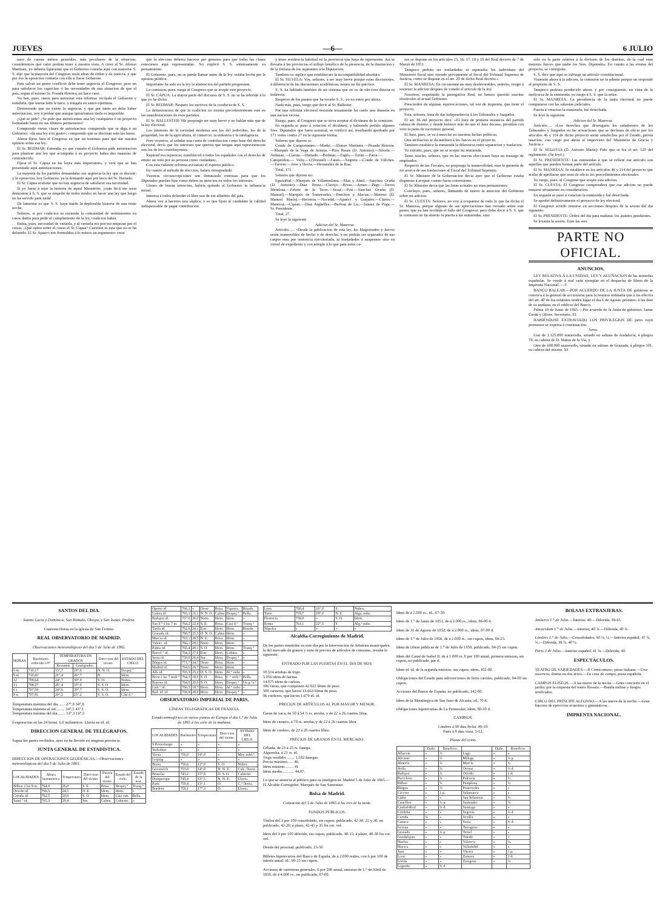JUEVES —6— 6 JULIO
nace de causas ménos generales, más peculiares de la situacion, consideremos qué valor podrán tener á nuestra vista. A creer al Sr. Alonso Martinez, yo deberia figurarme que el Gobierno contaba aquí con mayoría. S. S. dijo que la mayoría del Congreso tenia ideas de órden y de justicia, y que por eso la oposicion contaria con ella si fuese Gobierno.
Para salvar un grave conflicto debe tener urgencia el Congreso; pero no para satisfacer los caprichos ó las necesidades de una situacion de que el país, segun el mismo Sr. Posada Herrera, no hace caso.
No hay, pues, razon para autorizar esta reforma: recójala el Gobierno y estúdiela, que buena falta le hace, y tráigala en sazon oportuna.
Demostrado que no existe la urgencia, y que por tanto no debe haber autorizacion, voy á probar que aunque quisiéramos darla es imposible.
¿Qué se pide? ¿Se pide que autoricemos una ley cualquiera ó un proyecto formulado hasta en sus últimos pormenores?
Comprendo varias clases de autorizacion: comprendo que se diga á un Gobierno: «dá una ley á tu gusto»; comprendo que se discutan solo las bases.
Ahora fíjese bien el Congreso en que no tenemos para qué dar nuestra opinion sobre esa ley.
El Sr. BEDMAR: Entendía yo que cuando el Gobierno pide autorizacion para plantear una ley que acompaña á su proyecto habia dos maneras de contradecirlo.
Fíjese el Sr. Cápua en las leyes más importantes, y verá que se han presentado aquí autorizaciones.
La mayoría de los partidos demandaba con urgencia la ley que se discute; y la oposicion, hoy Gobierno, ya la demandó aquí por boca del Sr. Hurtado.
El Sr. Cápua sostiene que no hay urgencia de satisfacer esa necesidad.
Si yo fuese á tejer la historia de aquel Ministerio, ¡cuán fácil me seria demostrar á S. S. que se empeñó de todos modos en hacer una ley que luego no ha servido para nada!
De lamentar es que S. S. haya traido la deplorable historia de una triste noche.
Señores, si por coalicion se entiende la comunidad de sentimientos en casos dados para pedir el cumplimiento de la ley, coalicion habia.
Habia, pues, necesidad de variarla, y al variarla era preciso empezar por el censo. ¿Qué opina sobre el censo el Sr. Cápua? Cuestion es esta que no se ha debatido. El Sr. Aparici nos formulaba á lo ménos un argumento: creia
que la eleccion deberia hacerse por gremios para que todas las clases estuviesen aquí representadas. No explicó S. S. extensamente su pensamiento.
El Gobierno, pues, no se puede llamar autor de la ley: estaba hecha por la opinion pública.
Importante ha sido en la ley la abstencion del partido progresista.
La comision, pues, ruega al Congreso que se acepte este proyecto.
El Sr. CÁPUA: La mayor parte del discurso de S. S. no se ha referido á lo que yo he dicho.
El Sr. BEDMAR: Respeto los motivos de la conducta de S. S.
La demostracion de que la coalicion no existia precedentemente está en las manifestaciones de esos partidos.
El Sr. BALLESTER: Me propongo ser muy breve y no hablar más que de la ley electoral.
Los intereses de la sociedad moderna son los del individuo, los de la propiedad, los de la agricultura, el comercio, la industria y la inteligencia.
Pero vosotros, al señalar una cuota de contribucion como base del derecho electoral, decís que los intereses que quereis que tengan aquí representacion son los de los contribuyentes.
Reparad esa injusticia; ennobleced á todos los españoles con el derecho de emitir un voto por su persona como ciudadano.
Con esta valiente reforma avivariais el espíritu público.
En cuanto al método de eleccion, habeis retrogradado.
Vuestras circunscripciones son demasiado extensas para que los Diputados puedan fijar como deben su atencion en todos los intereses.
Llenos de buena intencion, habeis quitado al Gobierno la influencia moral.
Interesa á todos defender el libre uso de ese albedrío del país.
Ahora voy á haceros una súplica, y es que fijeis al candidato la calidad indispensable de pagar contribucion
y tener residencia habitual en la provincia que haya de representar. Así se llevaria á las provincias el influjo benéfico de la presencia, de la ilustracion y de la fortuna de los aspirantes á la Diputacion.
Tambien os suplico que establezcais la incompatibilidad absoluta.
El Sr. SILVELA: Voy, señores, á ser muy breve porque estas discusiones, á diferencia de las discusiones académicas, tienen un fin práctico.
S. S. ha hablado tambien de un sistema que no es de eleccion directa ni indirecta.
Respecto de los puntos que ha tocado S. S., yo no entro por ahora.
Nada más, pues, tengo que decir al Sr. Ballester.
Por una reforma electoral resistida tenazmente ha caido una dinastía en una nacion vecina.
Ruego, pues, al Congreso que se sirva aceptar el dictámen de la comision.
En seguida se puso á votacion el dictámen; y habiendo pedido algunos Sres. Diputados que fuera nominal, se verificó así, resultando aprobado por 171 votos contra 27 en la siguiente forma:
Señores que dijeron sí:
Conde de Campomanes.—Modet.—Alonso Martinez.—Posada Herrera.—Marqués de la Vega de Armijo.—Rios Rosas (D. Antonio).—Silvela.—Ardanaz.—Cuesta.—Hurtado.—Bedmar.—Fagés.—Torán.—Parra.—Camprodon.— Vehy.—O'Donnell.—Fanés.—Negrete.—Conde de Villches.—Terrero.—Jove y Hevia.—Hernandez de la Rua.
Total, 171.
Señores que dijeron no:
Eguizábal.—Marqués de Villamediana.—Mas y Abad.—Sanchez Ocaña (D. Antonio).—Diaz Perez.—Clavijo.—Rivas.—Arnao.—Page.—Torres Mendoza.—Febrer de la Torre.—Sessé.—Prat.—Sanchez Ocaña (D. Manuel).—Marqués de Someruelos.—Panchon y Macias.—Moreno (D. Manuel María).—Herreros.—Nocedal.—Aparici y Guijarro.—Claros.—Manresa.—Cipian.—Diaz Argüelles.—Bertran de Lis.—Suarez de Puga.—Sr. Presidente.
Total, 27.
Se leyó la siguiente
Adicion del Sr. Manresa.
Artículo...... «Desde la publicacion de esta ley, los Magistrados y Jueces serán inamovibles de hecho y de derecho, y no podrán ser separados de sus cargos sino por sentencia ejecutoriada, ni trasladados ó suspensos sino en virtud de expediente y con arreglo á lo que para estos ca-
sos se dispone en los artículos 15, 16, 17, 18 y 19 del Real decreto de 7 de Marzo de 1851.
Tampoco podrán ser trasladados ni separados los individuos del Ministerio fiscal sino oyendo préviamente al fiscal del Tribunal Supremo de Justicia, como se dispone en el art. 20 de dicho Real decreto.»
El Sr. MANRESA: En circunstancias muy desfavorables, señores, vengo á sostener la adicion despues de votado el artículo de la ley.
Nosotros, respetando la prerogativa Real, no hemos querido suscitar obstáculos al actual Gobierno.
Prescindiré de algunas equivocaciones, tal vez de imprenta, que tiene el proyecto.
Esta, señores, trata de dar independencia á los Tribunales y Juzgados.
El art. 86 del proyecto dice: «El Juez de primera instancia del partido cabeza de distrito, y donde hubiere más de uno el Juez decano, presidirá con voto la junta de escrutinio general.
El Juez, pues, se va á mezclar en nuestras luchas políticas.
Otra atribucion se da tambien á los Jueces en el proyecto.
Tambien establece la enmienda la diferencia entre separacion y traslacion.
Yo extraño, pues, que no se acepte mi enmienda.
Temo mucho, señores, que en las nuevas elecciones haya un trasiego de empleados.
Respecto de los Fiscales, no propongo la inamovilidad, sino la garantía de oir acerca de sus traslaciones al Fiscal del Tribunal Supremo.
El Sr. Ministro de la Gobernacion decia ayer que el Gobierno estaba dispuesto á aceptar cuanto fuera conveniente.
El Sr. Ministro decia que las listas actuales no eran permanentes.
Concluyo, pues, señores, llamando de nuevo la atencion del Gobierno sobre mi adicion.
El Sr. CUESTA: Señores, no voy á ocuparme de todo lo que ha dicho el Sr. Manresa, porque algunas de sus apreciaciones han versado sobre este punto, que ya han recibido el fallo del Congreso; pero debo decir á S. S. que la comision no ha abierto la puerta á las enmiendas, sino
solo en la parte relativa á la division de los distritos, de la cual eran mejores Jueces que nádie los Sres. Diputados. En cuanto á las erratas del proyecto, se corregirán.
S. S. dice que aquí se infringe un artículo constitucional.
Viniendo ahora á la adicion, la comision no la admite porque no responde al propósito de S. S.
Tampoco podrian producirlo ahora, y por consiguiente, en vista de la ineficacia de la enmienda, yo ruego á S. S. que la retire.
El Sr. MANRESA: La presidencia de la junta electoral no puede compararse con las subastas judiciales.
Puesta á votacion la enmienda, fué desechada.
Se leyó la siguiente
Adicion del Sr. Manresa.
Artículo..... «Los derechos que devenguen los subalternos de los Tribunales y Juzgados en las actuaciones que se declaran de oficio por los artículos 46 y 114 de dicho proyecto serán satisfechos por el Estado, prévia tasacion, con cargo por ahora al imprevisto del Ministerio de Gracia y Justicia.»
El Sr. SEGOVIA (D. Antonio María): Pido que se lea el art. 120 del reglamento. (Se leyó.)
El Sr. PRESIDENTE: Las enmiendas á que se refiere ese artículo son aquellas que pueden formar parte del artículo.
El Sr. MANRESA: Se establece en los artículos 46 y 114 del proyecto que acaba de aprobarse que sean de oficio los procedimientos electorales.
Yo ruego, pues, al Congreso que acepte esta adicion.
El Sr. CUESTA: El Congreso comprenderá que esa adicion no puede tomarse sériamente en consideracion.
En seguida se puso á votacion la enmienda y fué desechada.
Se aprobó definitivamente el proyecto de ley electoral.
El Congreso acordó reunirse en secciones despues de la sesion del dia siguiente.
El Sr. PRESIDENTE: Órden del dia para mañana: los asuntos pendientes.
Se levanta la sesion. Eran las seis.
PARTE NO OFICIAL.
ANUNCIOS.
LEY RELATIVA Á LA UNIDAD, LEY Y ACUÑACION de las monedas españolas. Se vende á real cada ejemplar en el despacho de libros de la Imprenta Nacional. —3
BANCO BALEAR.—POR ACUERDO DE LA JUNTA DE gobierno se convoca á la general de accionistas para la reunion ordinaria que á los efectos del art. 40 de los estatutos tendrá lugar el dia 6 de Agosto próximo, á las diez de su mañana, en el edificio del Banco.
Palma 10 de Junio de 1865.—Por acuerdo de la Junta de gobierno, Jaime Cerdá y Oliver, Secretario. 91
HABIÉNDOSE EXTRAVIADO LOS PRIVILEGIOS DE juros cuyo pormenor se expresa á continuacion.
Juros.
Uno de 1.125.000 maravedís, situado en salinas de Andalucía, á pliegos 78, en cabeza de D. Mateo de la Via, y
Otro de 680.000 maravedís, situado en salinas de Granada, á pliegos 101, en cabeza del mismo. 93
SANTOS DEL DIA.
Santas Lucía y Domínica; San Rómulo, Obispo, y San Isaías, Profeta.
Cuarenta Horas en la iglesia de San Fermin.
REAL OBSERVATORIO DE MADRID.
Observaciones meteorológicas del dia 5 de Julio de 1865.
| HORAS. | Barómetro reducido á 0° | TEMPERATURA EN GRADOS | | Direccion del viento. | ESTADO DEL CIELO. |
| --- | --- | --- | --- | --- | --- |
| | | Reaumur. | Centígrados. | | |
| 6 m. | 710,17 | 15°,7 | 19°,6 | N. N. O. | Despej.° |
| 9 m. | 710,43 | 21°,4 | 26°,7 | N. | Idem. |
| 12 | 709,64 | 24°,7 | 30°,9 | S. O. | Nubes. |
| 3 t. | 708,27 | 26°,4 | 33°,0 | S. S. O. | Idem. |
| 6 t. | 707,58 | 24°,6 | 30°,7 | S. S. O. | Idem. |
| 9 n. | 707,91 | 20°,2 | 25°,2 | S. S. O. | Cási d.° |
Temperatura máxima del dia....... 27°,8 34°,8
Temperatura máxima al sol......... 34°,5 43°,1
Temperatura mínima del dia........ 13°,3 16°,5
Evaporacion en las 24 horas. 6,8 milímetros. Lluvia en id. id.
DIRECCION GENERAL DE TELÉGRAFOS.
Segun los partes recibidos, ayer no ha llovido en ninguna provincia.
JUNTA GENERAL DE ESTADÍSTICA.
DIRECCION DE OPERACIONES GEODÉSICAS.—Observaciones meteorológicas del dia 5 de Julio de 1865.
| LOCALIDADES. | Altura barométrica | Temperatura | Direccion del viento. | Fuerza del viento. | Estado del cielo. | Estado de la mar. |
| --- | --- | --- | --- | --- | --- | --- |
| Bilbao á las 9 m. | 764,0 | 26,0 | S. E. | Brisa. | Despej.° | Tranq.° |
| Oviedo id. | 766,5 | 24,5 | N. E. | Idem. | Idem. | » |
| Coruña id. | 762,5 | 20,9 | S. O. | Idem. | Cási cub. | Bella. |
| Santi.° id. | 765,3 | 20,4 | Sur. | Calma | Cubierto. | » |
| Oporto id. | 766,1 | » | Oeste. | Brisa. | Vapores. | Rizada. |
| Lisboa id. | 765,1 | 21,1 | N. N. O. | Calma | Despej.° | Bella. |
| Badajoz id. | 757,0 | 30,0 | Norte. | Idem. | Idem. | » |
| San F.° á las 7 m. | 764,2 | 22,4 | S. E. | Brisa. | Cási d.° | Tranq.° |
| Tarifa id. | 762,6 | 24,1 | Este. | Idem. | Idem. | Rizada. |
| Granada id. | 766,7 | 25,5 | O. N. O. | Calma | Idem. | » |
| Murcia id. | 763,1 | 28,5 | N. E. | Brisa. | Idem. | » |
| Valenc. id. | 766,1 | 29,2 | Norte. | Idem. | Idem. | » |
| Palma id. | 765,4 | 28,1 | S. O. | Idem. | Idem. | Tranq.° |
| Barcel.° id. | 764,3 | 27,0 | Este. | Idem. | Calima. | » |
| Soria id. | 759,8 | 26,4 | Sur. | Idem. | Despej.° | » |
| Búrgos id. | 771,7 | 24,7 | Oeste. | Brisa. | Idem. | » |
| Madrid id. | 764,6 | 26,7 | Norte. | Idem. | Idem. | » |
| Alb. id. | 765,3 | 25,2 | O. S. O. | Idem. | Al.° nube | » |
| Brest á las 7 mañ.° | 764,3 | 18,0 | S. O. | Brisa. | C.° nieb.° | Bella. |
| Bayona id. | 764,0 | 20,0 | S. O. | Idem. | Despej.° | Un p.°a.° |
| Lisb.° id. | 766,5 | 18,7 | Idem. | Idem. | Al.° nube | » |
| Bad. id. id. | 758,9 | 29,0 | Idem. | Idem. | Despej.° | » |
OBSERVATORIO IMPERIAL DE PARIS.
LÍNEAS TELEGRÁFICAS DE FRANCIA.
Estado atmosférico en varios puntos de Europa el dia 1.° de Julio de 1865 á las siete de la mañana.
| LOCALIDADES. | Barómetro | Temperatura | Direccion del viento. | ESTADO DEL CIELO. |
| --- | --- | --- | --- | --- |
| S.Petersburgo. | » | » | » | » |
| Stokolmo | » | » | » | » |
| Viena | 756,0 | 14°,0 | » | Muy nubl.° |
| Leipzig | » | » | » | » |
| Berna | 756,6 | 12°,0 | S. O. | Nubes. |
| Greenwich | 753,0 | 14°,0 | N. N. E. | Cub., lluvia. |
| Bruselas | 743,2 | 15°,8 | O. S. O. | Cubierto. |
| Dunquerque | 745,4 | 13°,5 | N. N. E. | Lluvia. |
| Paris | 750,4 | 13°,1 | O. | C.° lluvia. |
| Burdeos | 756,1 | 17°,3 | O. | Lluvia. |
| Lyon | 760,4 | 16°,0 | S. | Nubes. |
| Turin | 755,7 | 19°,0 | N. E. | Algs. nubs. |
| Florencia | 758,0 | » | S. O. | Idem. |
| Roma | 761,1 | 22°,5 | S. | Alg.° nube. |
| Nápoles | » | » | » | » |
Alcaldía-Corregimiento de Madrid.
De los partes remitidos en este dia por la Intervencion de Arbitrios municipales, la del mercado de granos y nota de precios de artículos de consumo, resulta lo siguiente:
ENTRADO POR LAS PUERTAS EN EL DIA DE HOY.
10.314 arrobas de trigo.
5.056 idem de harina.
14.875 idem de carbon.
106 vacas, que componen 42.922 libras de peso.
508 carneros, que hacen 13.663 libras de peso.
96 corderos, que hacen 1.679 id. id.
PRECIOS DE ARTÍCULOS AL POR MAYOR Y MENOR.
Carne de vaca, de 50 á 54 ½ rs. arroba, y de 22 á 26 cuartos libra.
Idem de carnero, á 70 rs. arroba, y de 22 á 26 cuartos libra.
Idem de cordero, de 22 á 28 cuartos libra.
PRECIOS DE GRANOS EN EL MERCADO.
Cebada, de 23 á 25 rs. fanega.
Algarroba, á 21 rs. id.
Trigo vendido. ....... 1.582 fanegas.
Precio máximo...... 46.
Idem mínimo......... 41
Idem medio............ 44,07.
Lo que se anuncia al público para su inteligencia. Madrid 5 de Julio de 1865.—El Alcalde-Corregidor, Marqués de San Saturnino.
Bolsa de Madrid.
Cotizacion del 5 de Julio de 1865 á las tres de la tarde.
FONDOS PÚBLICOS.
Títulos del 3 por 100 consolidado, sin cupon, publicado, 42-30, 25 y 30; no publicado, 42-20; á plazo, 42-45 y 35 fin cor. vol.
Idem del 3 por 100 diferido, sin cupon, publicado, 40-15; á plazo, 40-30 fin cor. vol.
Deuda del personal, publicado, 23-50.
Billetes hipotecarios del Banco de España, de á 2.000 reales, con 6 por 100 de interés anual, id., 90-25 sin cupon.
Acciones de carreteras generales, 6 por 100 anual, emision de 1.° de Abril de 1850, de á 4.000 rs., no publicado, 87-00.
Idem de á 2.000 rs., id., 87-50.
Idem de 1.° de Junio de 1851, de á 2.000 rs., idem, 86-00 d.
Idem de 31 de Agosto de 1852, de á 2.000 rs., idem, 87-00 d.
Idem de 1.° de Julio de 1856, de á 2.000 rs., sin cupon, idem, 84-25.
Idem de Obras públicas de 1.° de Julio de 1858, publicado, 84-25 sin cupon.
Idem del Canal de Isabel II, de á 1.000 rs. 8 por 100 anual, primera emision, sin cupon, no publicado, par d.
Idem id. id. de la segunda emision, sin cupon, idem, 102-00.
Obligaciones del Estado para subvenciones de ferro-carriles, publicado, 84-00 sin cupon.
Acciones del Banco de España, no publicado, 142-00.
Idem de la Metalúrgica de San Juan de Alcaráz, id., 70 d.
Obligaciones hipotecarias de La Peninsular, idem, 80-50 d.
CAMBIOS.
Lóndres á 90 dias fecha. 49-10.
Paris á 8 dias vista, 5-12.
Plazas del reino.
| | Daño. | Beneficio. | | Daño. | Beneficio. |
| --- | --- | --- | --- | --- | --- |
| Albacete | » | ½ | Lugo | » | » |
| Alicante | » | ¼ | Málaga | » | ½ p. |
| Almería | » | ¼ | Murcia | » | ¼ |
| Ávila | » | ¼ | Orense | » | ½ d. |
| Badajoz | » | ¾ | Oviedo | » | 1 d. |
| Barcelona | » | ¾ | Palencia | » | ¼ |
| Bilbao | » | ¾ | Pamplona | » | ¼ |
| Búrgos | » | ½ | Pontevedra | » | » |
| Cáceres | » | 1 p. | Salamanca | » | » |
| Cádiz | » | » | San Sebastian | » | ½ |
| Castellon | » | ¼ p. | Santander | » | ¼ |
| Ciudad-Real | » | ¾ d. | Santiago | » | » |
| Córdoba | » | » | Segovia | » | ¼ d. |
| Coruña | ¼ | » | Sevilla | » | » |
| Cuenca | » | » | Soria | » | ½ d. |
| Gerona | » | » | Tarragona | » | » |
| Granada | » | ¼ p. | Teruel | » | » |
| Guadalajara | » | » | Toledo | » | 1 |
| Huelva | » | » | Valencia | » | ¾ |
| Huesca | » | » | Valladolid | » | » |
| Jaen | » | » | Vitoria | » | 1 p. |
| Leon | » | » | Zamora | » | 1 d. |
| Lérida | » | » | Zaragoza | » | ¾ |
| Logroño | » | ¾ d. | | | |
BOLSAS EXTRANJERAS.
Amberes 1.° de Julio.—Interior, 40.—Diferida, 39-65.
Amsterdam 1.° de Julio.—Interior, 40 ⅞.—Diferida, 40 ¾.
Lóndres 1.° de Julio.—Consolidados, 90 ⅛, ¼.—Interior español, 47 ¼, ¾.—Diferida, 39 ¾, 40 ¼.
Paris 3 de Julio.—Interior español, 41 ⅝.—Diferida, 40.
ESPECTÁCULOS.
TEATRO DE VARIEDADES.—Il Comicomane, pieza italiana.—Una ausencia, drama en dos actos.—La casa de campo, pieza española.
CAMPOS ELÍSEOS.—A las nueve de la noche.—Gran concierto en el jardin, por la orquesta del teatro Rossini.—Banda militar y fuegos artificiales.
CIRCO DEL PRÍNCIPE ALFONSO.—A las nueve de la noche.—Gran funcion de ejercicios ecuestres y gimnásticos.
IMPRENTA NACIONAL.